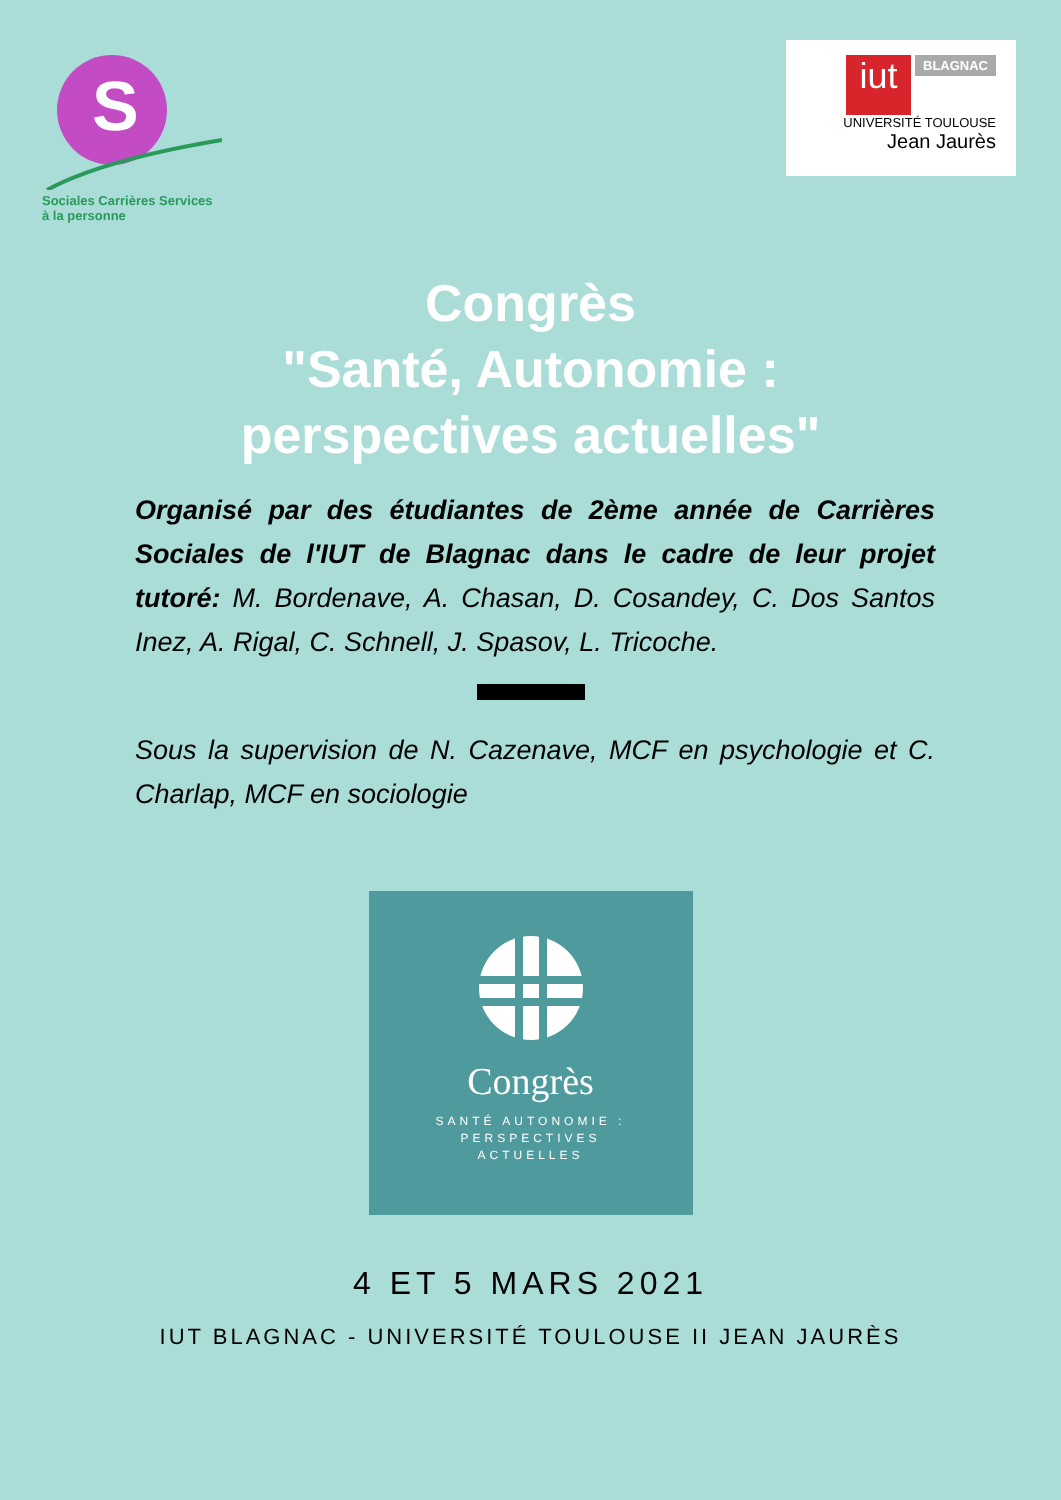S
Sociales Carrières Services à la personne
iut
BLAGNAC
UNIVERSITÉ TOULOUSE
Jean Jaurès
Congrès
"Santé, Autonomie :
perspectives actuelles"
Organisé par des étudiantes de 2ème année de Carrières Sociales de l'IUT de Blagnac dans le cadre de leur projet tutoré: M. Bordenave, A. Chasan, D. Cosandey, C. Dos Santos Inez, A. Rigal, C. Schnell, J. Spasov, L. Tricoche.
Sous la supervision de N. Cazenave, MCF en psychologie et C. Charlap, MCF en sociologie
Congrès
SANTÉ AUTONOMIE :
PERSPECTIVES
ACTUELLES
4 ET 5 MARS 2021
IUT BLAGNAC - UNIVERSITÉ TOULOUSE II JEAN JAURÈS